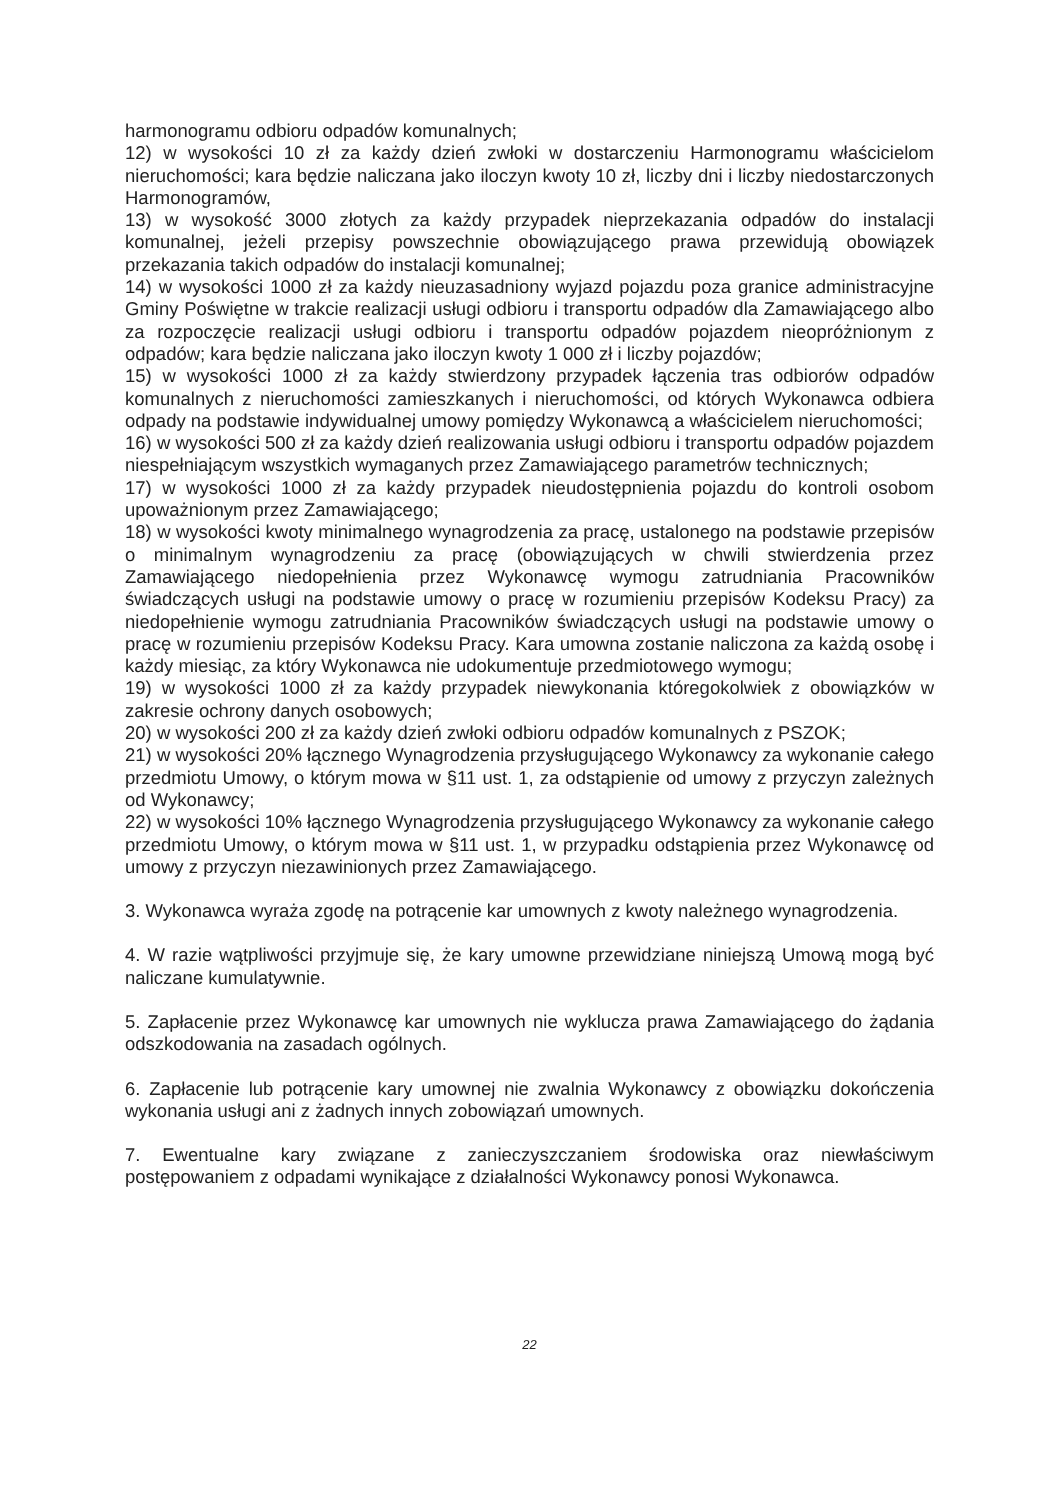harmonogramu odbioru odpadów komunalnych;
12) w wysokości 10 zł za każdy dzień zwłoki w dostarczeniu Harmonogramu właścicielom nieruchomości; kara będzie naliczana jako iloczyn kwoty 10 zł, liczby dni i liczby niedostarczonych Harmonogramów,
13) w wysokość 3000 złotych za każdy przypadek nieprzekazania odpadów do instalacji komunalnej, jeżeli przepisy powszechnie obowiązującego prawa przewidują obowiązek przekazania takich odpadów do instalacji komunalnej;
14) w wysokości 1000 zł za każdy nieuzasadniony wyjazd pojazdu poza granice administracyjne Gminy Poświętne w trakcie realizacji usługi odbioru i transportu odpadów dla Zamawiającego albo za rozpoczęcie realizacji usługi odbioru i transportu odpadów pojazdem nieopróżnionym z odpadów; kara będzie naliczana jako iloczyn kwoty 1 000 zł i liczby pojazdów;
15) w wysokości 1000 zł za każdy stwierdzony przypadek łączenia tras odbiorów odpadów komunalnych z nieruchomości zamieszkanych i nieruchomości, od których Wykonawca odbiera odpady na podstawie indywidualnej umowy pomiędzy Wykonawcą a właścicielem nieruchomości;
16) w wysokości 500 zł za każdy dzień realizowania usługi odbioru i transportu odpadów pojazdem niespełniającym wszystkich wymaganych przez Zamawiającego parametrów technicznych;
17) w wysokości 1000 zł za każdy przypadek nieudostępnienia pojazdu do kontroli osobom upoważnionym przez Zamawiającego;
18) w wysokości kwoty minimalnego wynagrodzenia za pracę, ustalonego na podstawie przepisów o minimalnym wynagrodzeniu za pracę (obowiązujących w chwili stwierdzenia przez Zamawiającego niedopełnienia przez Wykonawcę wymogu zatrudniania Pracowników świadczących usługi na podstawie umowy o pracę w rozumieniu przepisów Kodeksu Pracy) za niedopełnienie wymogu zatrudniania Pracowników świadczących usługi na podstawie umowy o pracę w rozumieniu przepisów Kodeksu Pracy. Kara umowna zostanie naliczona za każdą osobę i każdy miesiąc, za który Wykonawca nie udokumentuje przedmiotowego wymogu;
19) w wysokości 1000 zł za każdy przypadek niewykonania któregokolwiek z obowiązków w zakresie ochrony danych osobowych;
20) w wysokości 200 zł za każdy dzień zwłoki odbioru odpadów komunalnych z PSZOK;
21) w wysokości 20% łącznego Wynagrodzenia przysługującego Wykonawcy za wykonanie całego przedmiotu Umowy, o którym mowa w §11 ust. 1, za odstąpienie od umowy z przyczyn zależnych od Wykonawcy;
22) w wysokości 10% łącznego Wynagrodzenia przysługującego Wykonawcy za wykonanie całego przedmiotu Umowy, o którym mowa w §11 ust. 1, w przypadku odstąpienia przez Wykonawcę od umowy z przyczyn niezawinionych przez Zamawiającego.
3. Wykonawca wyraża zgodę na potrącenie kar umownych z kwoty należnego wynagrodzenia.
4. W razie wątpliwości przyjmuje się, że kary umowne przewidziane niniejszą Umową mogą być naliczane kumulatywnie.
5. Zapłacenie przez Wykonawcę kar umownych nie wyklucza prawa Zamawiającego do żądania odszkodowania na zasadach ogólnych.
6. Zapłacenie lub potrącenie kary umownej nie zwalnia Wykonawcy z obowiązku dokończenia wykonania usługi ani z żadnych innych zobowiązań umownych.
7. Ewentualne kary związane z zanieczyszczaniem środowiska oraz niewłaściwym postępowaniem z odpadami wynikające z działalności Wykonawcy ponosi Wykonawca.
22